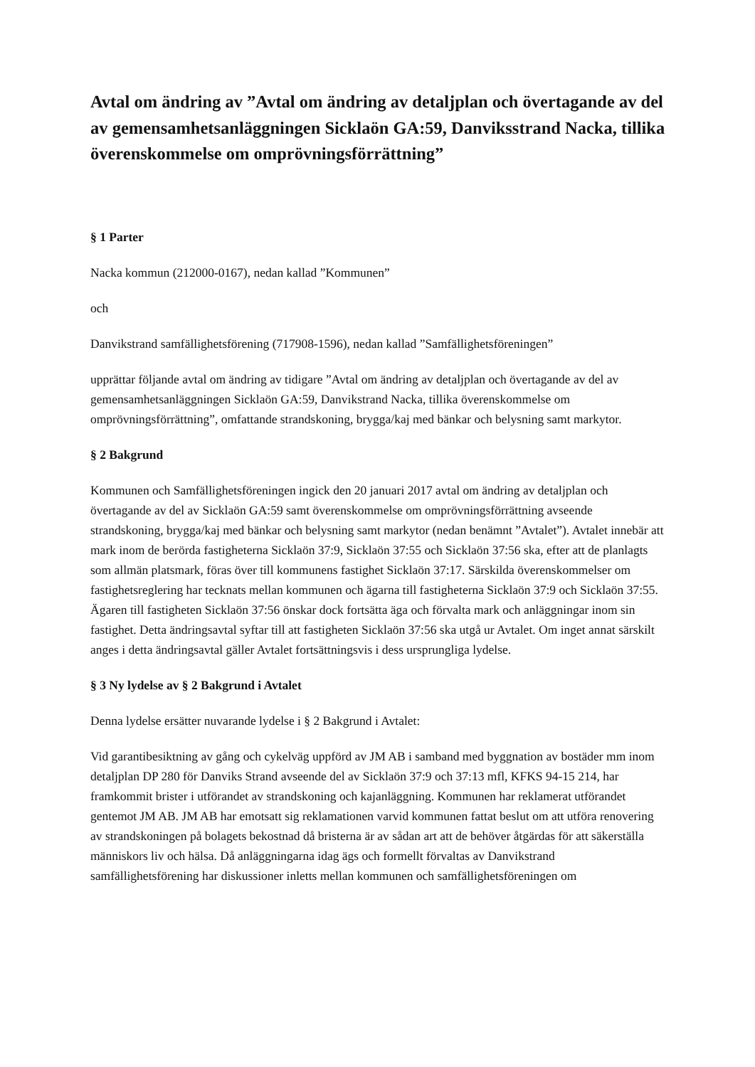Avtal om ändring av ”Avtal om ändring av detaljplan och övertagande av del av gemensamhetsanläggningen Sicklaön GA:59, Danviksstrand Nacka, tillika överenskommelse om omprövningsförrättning”
§ 1 Parter
Nacka kommun (212000-0167), nedan kallad ”Kommunen”
och
Danvikstrand samfällighetsförening (717908-1596), nedan kallad ”Samfällighetsföreningen”
upprättar följande avtal om ändring av tidigare ”Avtal om ändring av detaljplan och övertagande av del av gemensamhetsanläggningen Sicklaön GA:59, Danvikstrand Nacka, tillika överenskommelse om omprövningsförrättning”, omfattande strandskoning, brygga/kaj med bänkar och belysning samt markytor.
§ 2 Bakgrund
Kommunen och Samfällighetsföreningen ingick den 20 januari 2017 avtal om ändring av detaljplan och övertagande av del av Sicklaön GA:59 samt överenskommelse om omprövningsförrättning avseende strandskoning, brygga/kaj med bänkar och belysning samt markytor (nedan benämnt ”Avtalet”). Avtalet innebär att mark inom de berörda fastigheterna Sicklaön 37:9, Sicklaön 37:55 och Sicklaön 37:56 ska, efter att de planlagts som allmän platsmark, föras över till kommunens fastighet Sicklaön 37:17. Särskilda överenskommelser om fastighetsreglering har tecknats mellan kommunen och ägarna till fastigheterna Sicklaön 37:9 och Sicklaön 37:55. Ägaren till fastigheten Sicklaön 37:56 önskar dock fortsätta äga och förvalta mark och anläggningar inom sin fastighet. Detta ändringsavtal syftar till att fastigheten Sicklaön 37:56 ska utgå ur Avtalet. Om inget annat särskilt anges i detta ändringsavtal gäller Avtalet fortsättningsvis i dess ursprungliga lydelse.
§ 3 Ny lydelse av § 2 Bakgrund i Avtalet
Denna lydelse ersätter nuvarande lydelse i § 2 Bakgrund i Avtalet:
Vid garantibesiktning av gång och cykelväg uppförd av JM AB i samband med byggnation av bostäder mm inom detaljplan DP 280 för Danviks Strand avseende del av Sicklaön 37:9 och 37:13 mfl, KFKS 94-15 214, har framkommit brister i utförandet av strandskoning och kajanläggning. Kommunen har reklamerat utförandet gentemot JM AB. JM AB har emotsatt sig reklamationen varvid kommunen fattat beslut om att utföra renovering av strandskoningen på bolagets bekostnad då bristerna är av sådan art att de behöver åtgärdas för att säkerställa människors liv och hälsa. Då anläggningarna idag ägs och formellt förvaltas av Danvikstrand samfällighetsförening har diskussioner inletts mellan kommunen och samfällighetsföreningen om